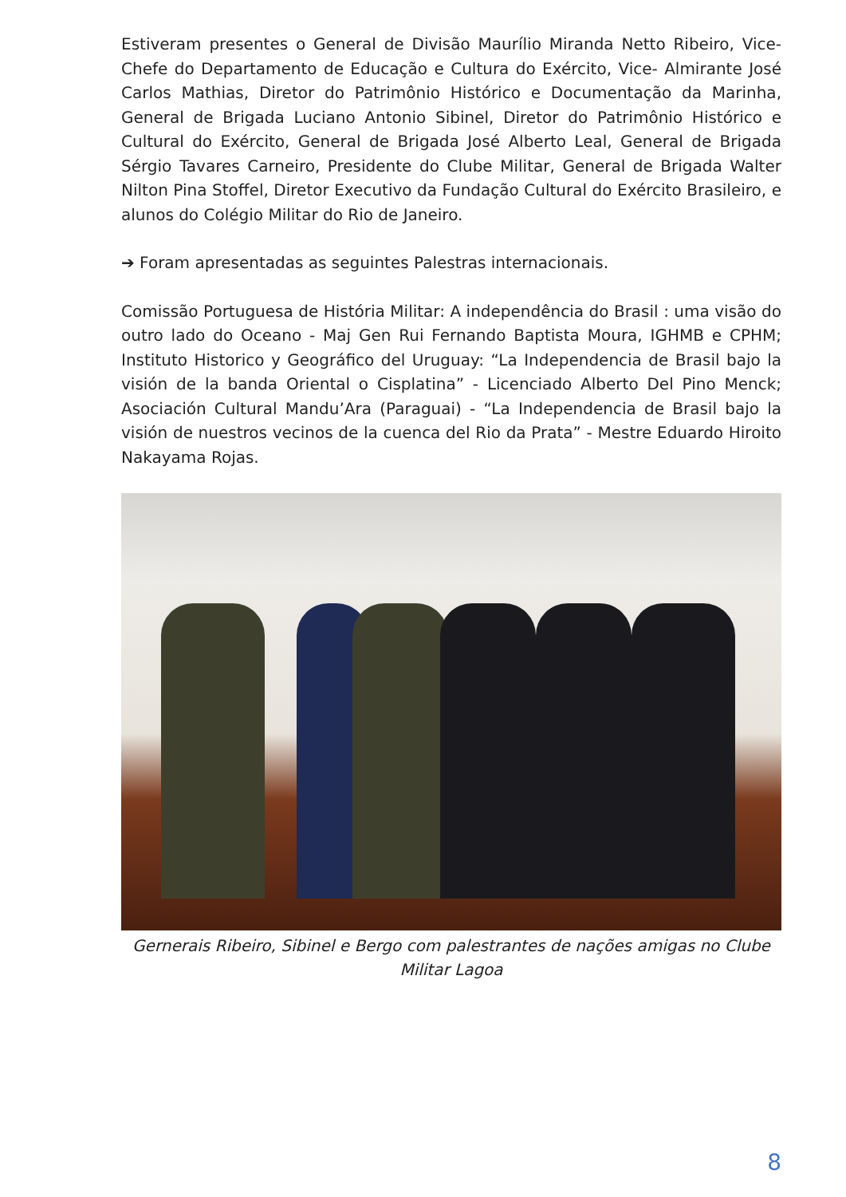Estiveram presentes o General de Divisão Maurílio Miranda Netto Ribeiro, Vice-Chefe do Departamento de Educação e Cultura do Exército, Vice- Almirante José Carlos Mathias, Diretor do Patrimônio Histórico e Documentação da Marinha, General de Brigada Luciano Antonio Sibinel, Diretor do Patrimônio Histórico e Cultural do Exército, General de Brigada José Alberto Leal, General de Brigada Sérgio Tavares Carneiro, Presidente do Clube Militar, General de Brigada Walter Nilton Pina Stoffel, Diretor Executivo da Fundação Cultural do Exército Brasileiro, e alunos do Colégio Militar do Rio de Janeiro.
➔ Foram apresentadas as seguintes Palestras internacionais.
Comissão Portuguesa de História Militar: A independência do Brasil : uma visão do outro lado do Oceano - Maj Gen Rui Fernando Baptista Moura, IGHMB e CPHM; Instituto Historico y Geográfico del Uruguay: “La Independencia de Brasil bajo la visión de la banda Oriental o Cisplatina” - Licenciado Alberto Del Pino Menck; Asociación Cultural Mandu’Ara (Paraguai) - “La Independencia de Brasil bajo la visión de nuestros vecinos de la cuenca del Rio da Prata” - Mestre Eduardo Hiroito Nakayama Rojas.
Gernerais Ribeiro, Sibinel e Bergo com palestrantes de nações amigas no Clube Militar Lagoa
8